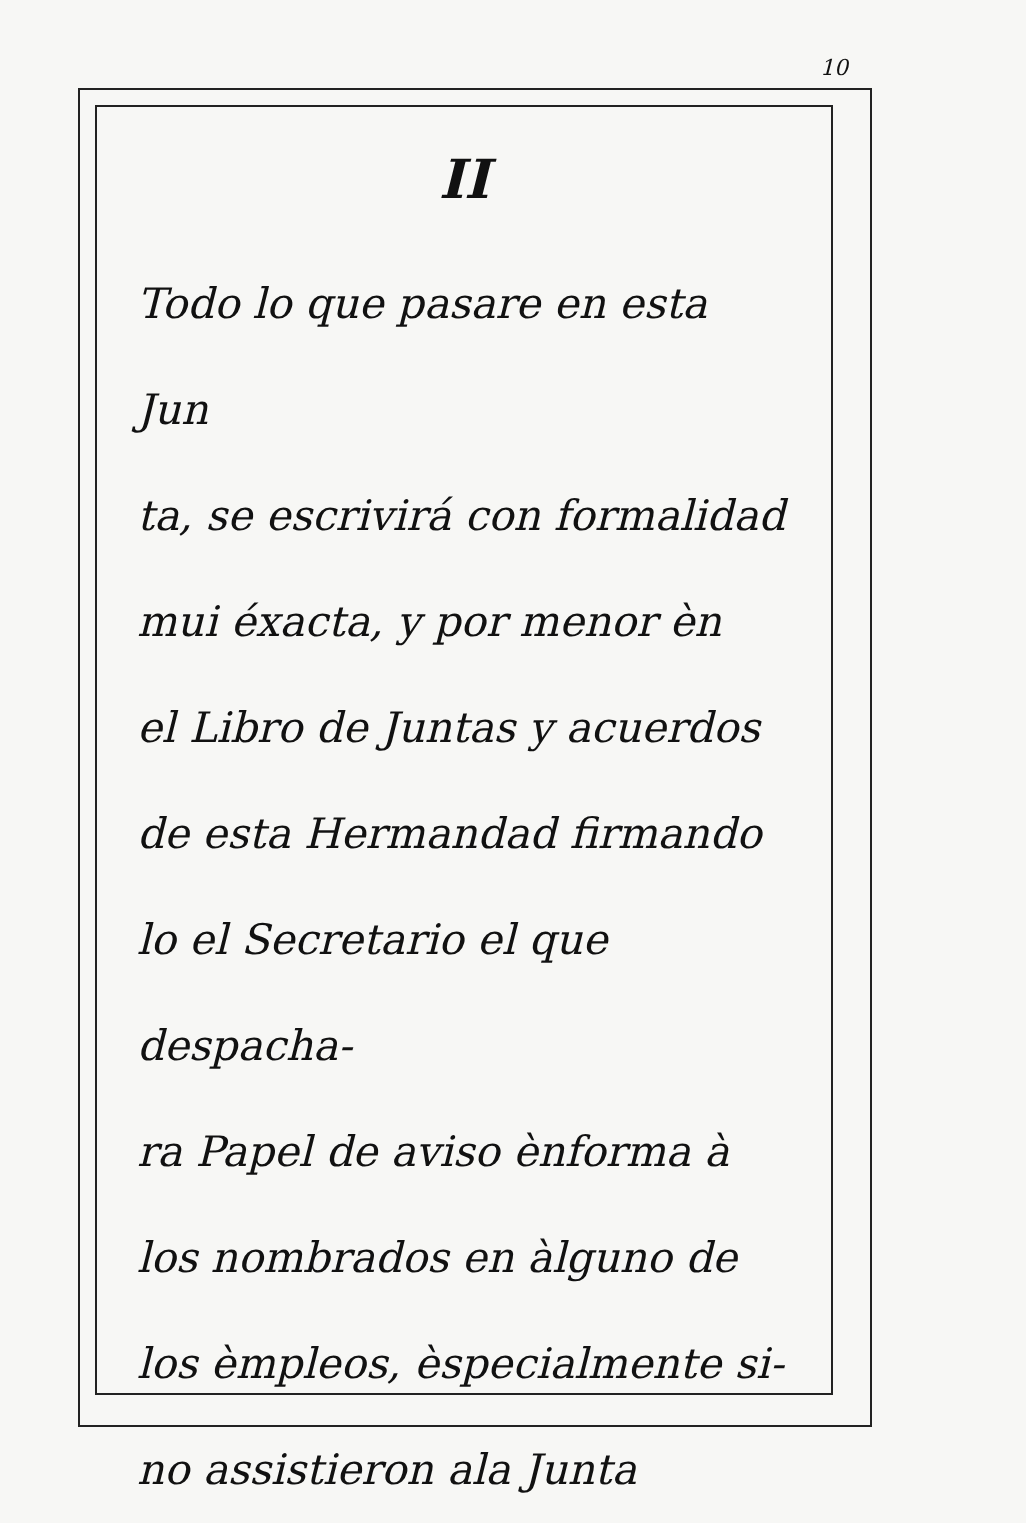10
II
Todo lo que pasare en esta Jun
ta, se escrivirá con formalidad
mui éxacta, y por menor èn
el Libro de Juntas y acuerdos
de esta Hermandad firmando
lo el Secretario el que despacha-
ra Papel de aviso ènforma à
los nombrados en àlguno de
los èmpleos, èspecialmente si-
no assistieron ala Junta